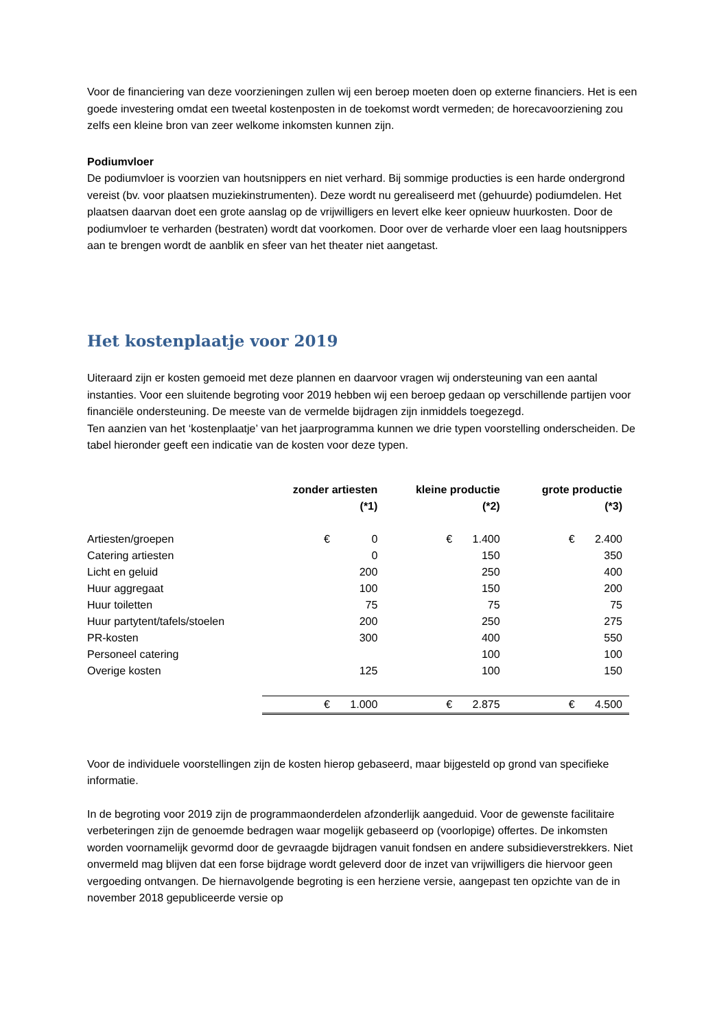Voor de financiering van deze voorzieningen zullen wij een beroep moeten doen op externe financiers. Het is een goede investering omdat een tweetal kostenposten in de toekomst wordt vermeden; de horecavoorziening zou zelfs een kleine bron van zeer welkome inkomsten kunnen zijn.
Podiumvloer
De podiumvloer is voorzien van houtsnippers en niet verhard. Bij sommige producties is een harde ondergrond vereist (bv. voor plaatsen muziekinstrumenten). Deze wordt nu gerealiseerd met (gehuurde) podiumdelen. Het plaatsen daarvan doet een grote aanslag op de vrijwilligers en levert elke keer opnieuw huurkosten. Door de podiumvloer te verharden (bestraten) wordt dat voorkomen. Door over de verharde vloer een laag houtsnippers aan te brengen wordt de aanblik en sfeer van het theater niet aangetast.
Het kostenplaatje voor 2019
Uiteraard zijn er kosten gemoeid met deze plannen en daarvoor vragen wij ondersteuning van een aantal instanties. Voor een sluitende begroting voor 2019 hebben wij een beroep gedaan op verschillende partijen voor financiële ondersteuning. De meeste van de vermelde bijdragen zijn inmiddels toegezegd.
Ten aanzien van het ‘kostenplaatje’ van het jaarprogramma kunnen we drie typen voorstelling onderscheiden. De tabel hieronder geeft een indicatie van de kosten voor deze typen.
| | zonder artiesten (*1) | | kleine productie (*2) | | grote productie (*3) | | |
| --- | --- | --- | --- | --- | --- | --- | --- |
| Artiesten/groepen | € | 0 | € | 1.400 | € | 2.400 | |
| Catering artiesten | | 0 | | 150 | | 350 | |
| Licht en geluid | | 200 | | 250 | | 400 | |
| Huur aggregaat | | 100 | | 150 | | 200 | |
| Huur toiletten | | 75 | | 75 | | 75 | |
| Huur partytent/tafels/stoelen | | 200 | | 250 | | 275 | |
| PR-kosten | | 300 | | 400 | | 550 | |
| Personeel catering | | | | 100 | | 100 | |
| Overige kosten | | 125 | | 100 | | 150 | |
| | € | 1.000 | € | 2.875 | € | 4.500 | |
Voor de individuele voorstellingen zijn de kosten hierop gebaseerd, maar bijgesteld op grond van specifieke informatie.
In de begroting voor 2019 zijn de programmaonderdelen afzonderlijk aangeduid. Voor de gewenste facilitaire verbeteringen zijn de genoemde bedragen waar mogelijk gebaseerd op (voorlopige) offertes. De inkomsten worden voornamelijk gevormd door de gevraagde bijdragen vanuit fondsen en andere subsidieverstrekkers. Niet onvermeld mag blijven dat een forse bijdrage wordt geleverd door de inzet van vrijwilligers die hiervoor geen vergoeding ontvangen. De hiernavolgende begroting is een herziene versie, aangepast ten opzichte van de in november 2018 gepubliceerde versie op